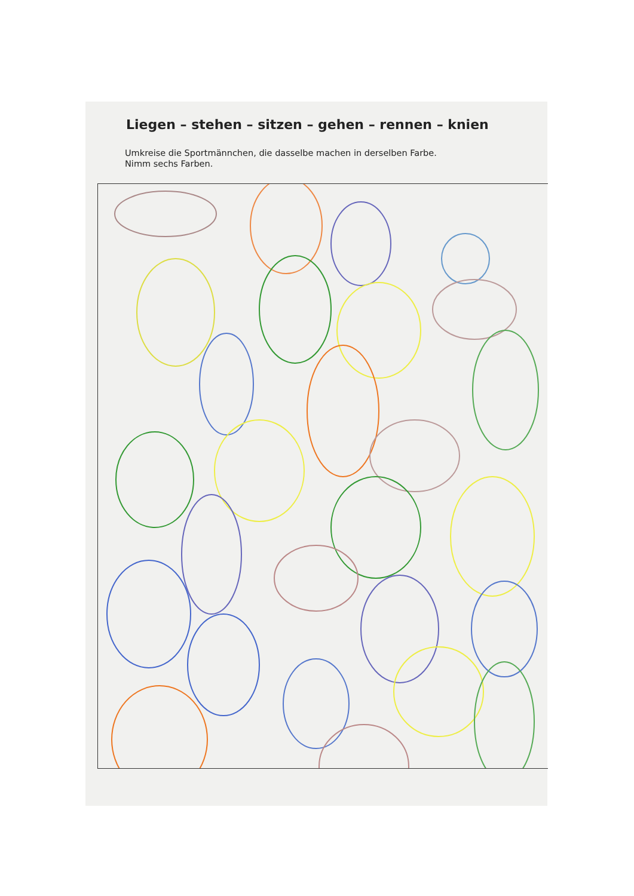Liegen – stehen – sitzen – gehen – rennen – knien
Umkreise die Sportmännchen, die dasselbe machen in derselben Farbe.
Nimm sechs Farben.